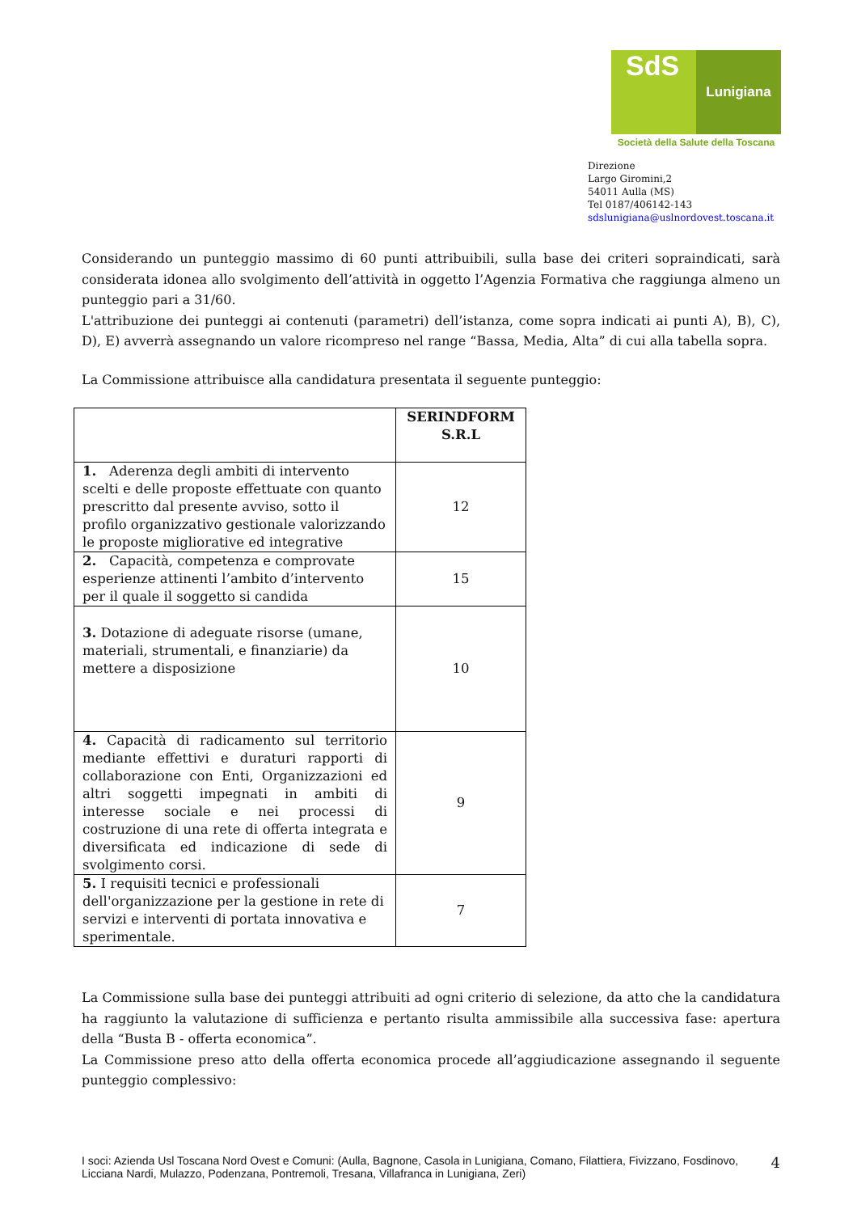SdS
Lunigiana
Società della Salute della Toscana
Direzione
Largo Giromini,2
54011 Aulla (MS)
Tel 0187/406142-143
sdslunigiana@uslnordovest.toscana.it
Considerando un punteggio massimo di 60 punti attribuibili, sulla base dei criteri sopraindicati, sarà considerata idonea allo svolgimento dell’attività in oggetto l’Agenzia Formativa che raggiunga almeno un punteggio pari a 31/60.
L'attribuzione dei punteggi ai contenuti (parametri) dell’istanza, come sopra indicati ai punti A), B), C), D), E) avverrà assegnando un valore ricompreso nel range “Bassa, Media, Alta” di cui alla tabella sopra.
La Commissione attribuisce alla candidatura presentata il seguente punteggio:
| | SERINDFORM S.R.L |
| 1. Aderenza degli ambiti di intervento scelti e delle proposte effettuate con quanto prescritto dal presente avviso, sotto il profilo organizzativo gestionale valorizzando le proposte migliorative ed integrative | 12 |
| 2. Capacità, competenza e comprovate esperienze attinenti l’ambito d’intervento per il quale il soggetto si candida | 15 |
| 3. Dotazione di adeguate risorse (umane, materiali, strumentali, e finanziarie) da mettere a disposizione | 10 |
| 4. Capacità di radicamento sul territorio mediante effettivi e duraturi rapporti di collaborazione con Enti, Organizzazioni ed altri soggetti impegnati in ambiti di interesse sociale e nei processi di costruzione di una rete di offerta integrata e diversificata ed indicazione di sede di svolgimento corsi. | 9 |
| 5. I requisiti tecnici e professionali dell'organizzazione per la gestione in rete di servizi e interventi di portata innovativa e sperimentale. | 7 |
La Commissione sulla base dei punteggi attribuiti ad ogni criterio di selezione, da atto che la candidatura ha raggiunto la valutazione di sufficienza e pertanto risulta ammissibile alla successiva fase: apertura della “Busta B - offerta economica”.
La Commissione preso atto della offerta economica procede all’aggiudicazione assegnando il seguente punteggio complessivo:
I soci: Azienda Usl Toscana Nord Ovest e Comuni: (Aulla, Bagnone, Casola in Lunigiana, Comano, Filattiera, Fivizzano, Fosdinovo, Licciana Nardi, Mulazzo, Podenzana, Pontremoli, Tresana, Villafranca in Lunigiana, Zeri) 4